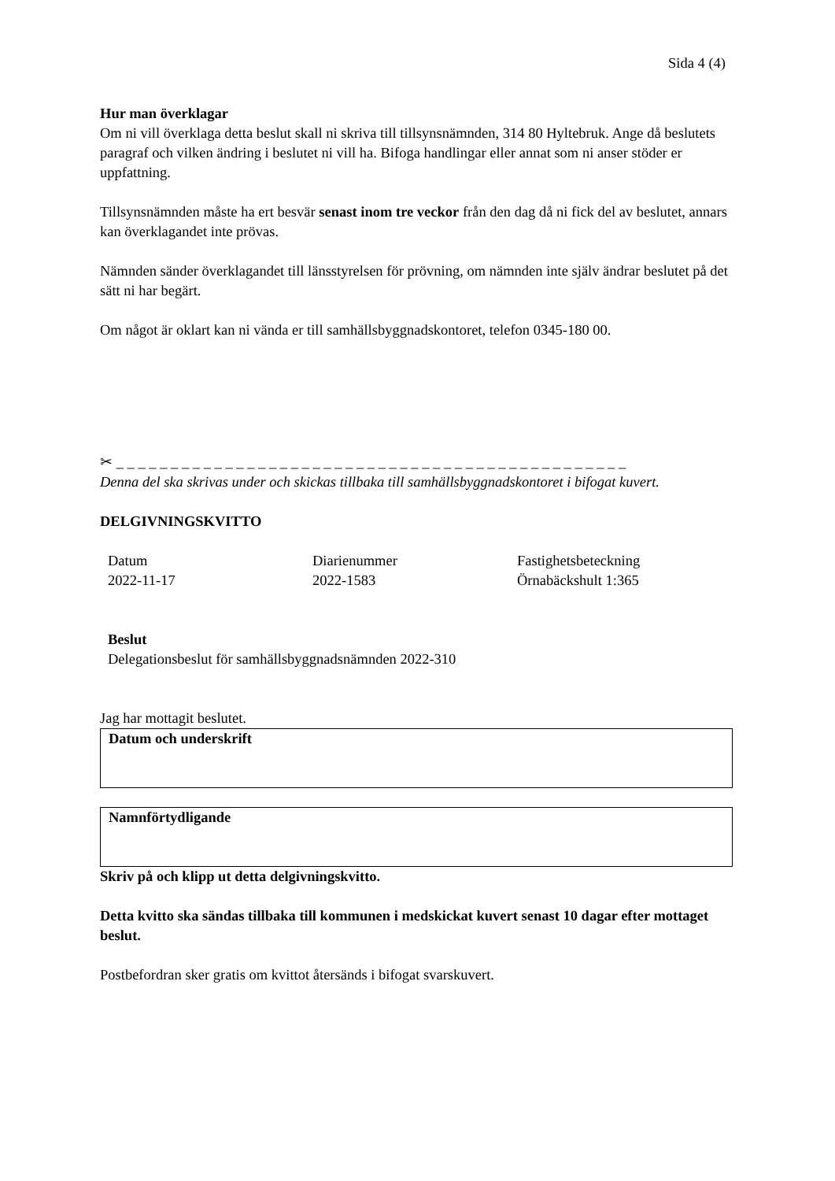Sida 4 (4)
Hur man överklagar
Om ni vill överklaga detta beslut skall ni skriva till tillsynsnämnden, 314 80 Hyltebruk. Ange då beslutets paragraf och vilken ändring i beslutet ni vill ha. Bifoga handlingar eller annat som ni anser stöder er uppfattning.
Tillsynsnämnden måste ha ert besvär senast inom tre veckor från den dag då ni fick del av beslutet, annars kan överklagandet inte prövas.
Nämnden sänder överklagandet till länsstyrelsen för prövning, om nämnden inte själv ändrar beslutet på det sätt ni har begärt.
Om något är oklart kan ni vända er till samhällsbyggnadskontoret, telefon 0345-180 00.
✂ _ _ _ _ _ _ _ _ _ _ _ _ _ _ _ _ _ _ _ _ _ _ _ _ _ _ _ _ _ _ _ _ _ _ _ _ _ _ _ _ _ _ _ _ _ _ _
Denna del ska skrivas under och skickas tillbaka till samhällsbyggnadskontoret i bifogat kuvert.
DELGIVNINGSKVITTO
| Datum | Diarienummer | Fastighetsbeteckning |
| 2022-11-17 | 2022-1583 | Örnabäckshult 1:365 |
Beslut
Delegationsbeslut för samhällsbyggnadsnämnden 2022-310
Jag har mottagit beslutet.
Datum och underskrift
Namnförtydligande
Skriv på och klipp ut detta delgivningskvitto.
Detta kvitto ska sändas tillbaka till kommunen i medskickat kuvert senast 10 dagar efter mottaget beslut.
Postbefordran sker gratis om kvittot återsänds i bifogat svarskuvert.